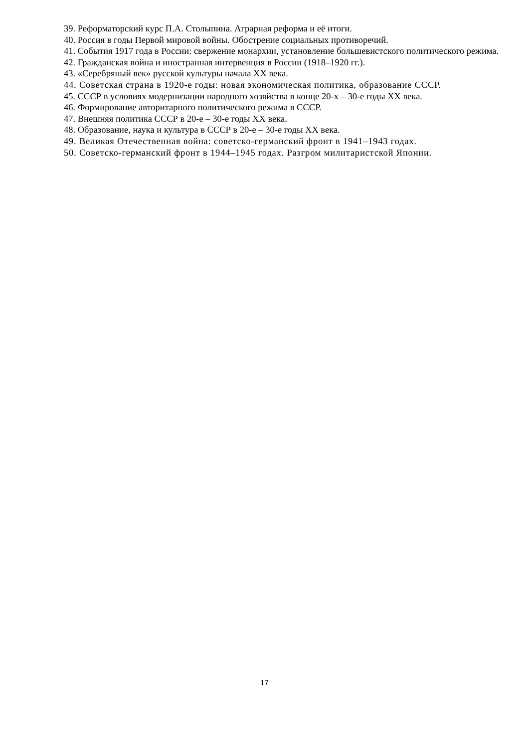39. Реформаторский курс П.А. Столыпина. Аграрная реформа и её итоги.
40. Россия в годы Первой мировой войны. Обострение социальных противоречий.
41. События 1917 года в России: свержение монархии, установление большевистского политического режима.
42. Гражданская война и иностранная интервенция в России (1918–1920 гг.).
43. «Серебряный век» русской культуры начала XX века.
44. Советская страна в 1920-е годы: новая экономическая политика, образование СССР.
45. СССР в условиях модернизации народного хозяйства в конце 20-х – 30-е годы XX века.
46. Формирование авторитарного политического режима в СССР.
47. Внешняя политика СССР в 20-е – 30-е годы XX века.
48. Образование, наука и культура в СССР в 20-е – 30-е годы XX века.
49. Великая Отечественная война: советско-германский фронт в 1941–1943 годах.
50. Советско-германский фронт в 1944–1945 годах. Разгром милитаристской Японии.
17